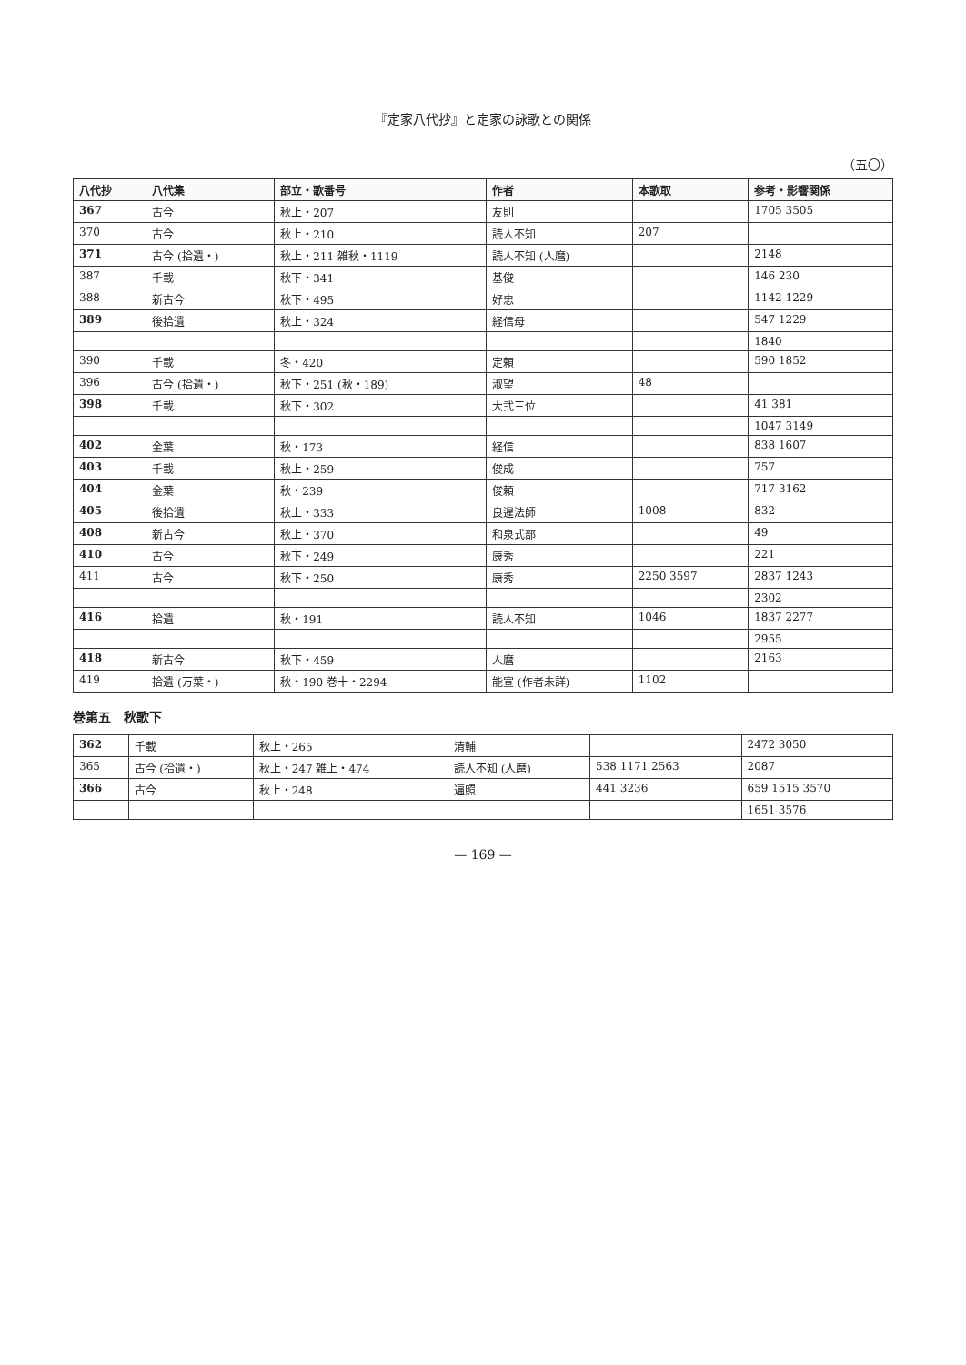『定家八代抄』と定家の詠歌との関係
（五〇）
| 八代抄 | 八代集 | 部立・歌番号 | 作者 | 本歌取 | 参考・影響関係 |
| --- | --- | --- | --- | --- | --- |
| 367 | 古今 | 秋上・207 | 友則 | | 1705 3505 |
| 370 | 古今 | 秋上・210 | 読人不知 | 207 | |
| 371 | 古今 (拾遺・) | 秋上・211 雑秋・1119 | 読人不知 (人麿) | | 2148 |
| 387 | 千載 | 秋下・341 | 基俊 | | 146 230 |
| 388 | 新古今 | 秋下・495 | 好忠 | | 1142 1229 |
| 389 | 後拾遺 | 秋上・324 | 経信母 | | 547 1229 |
| | | | | | 1840 |
| 390 | 千載 | 冬・420 | 定頼 | | 590 1852 |
| 396 | 古今 (拾遺・) | 秋下・251 (秋・189) | 淑望 | 48 | |
| 398 | 千載 | 秋下・302 | 大弐三位 | | 41 381 |
| | | | | | 1047 3149 |
| 402 | 金葉 | 秋・173 | 経信 | | 838 1607 |
| 403 | 千載 | 秋上・259 | 俊成 | | 757 |
| 404 | 金葉 | 秋・239 | 俊頼 | | 717 3162 |
| 405 | 後拾遺 | 秋上・333 | 良暹法師 | 1008 | 832 |
| 408 | 新古今 | 秋上・370 | 和泉式部 | | 49 |
| 410 | 古今 | 秋下・249 | 康秀 | | 221 |
| 411 | 古今 | 秋下・250 | 康秀 | 2250 3597 | 2837 1243 |
| | | | | | 2302 |
| 416 | 拾遺 | 秋・191 | 読人不知 | 1046 | 1837 2277 |
| | | | | | 2955 |
| 418 | 新古今 | 秋下・459 | 人麿 | | 2163 |
| 419 | 拾遺 (万葉・) | 秋・190 巻十・2294 | 能宣 (作者未詳) | 1102 | |
巻第五　秋歌下
| 362 | 千載 | 秋上・265 | 清輔 | | 2472 3050 |
| 365 | 古今 (拾遺・) | 秋上・247 雑上・474 | 読人不知 (人麿) | 538 1171 2563 | 2087 |
| 366 | 古今 | 秋上・248 | 遍照 | 441 3236 | 659 1515 3570 |
| | | | | | 1651 3576 |
— 169 —